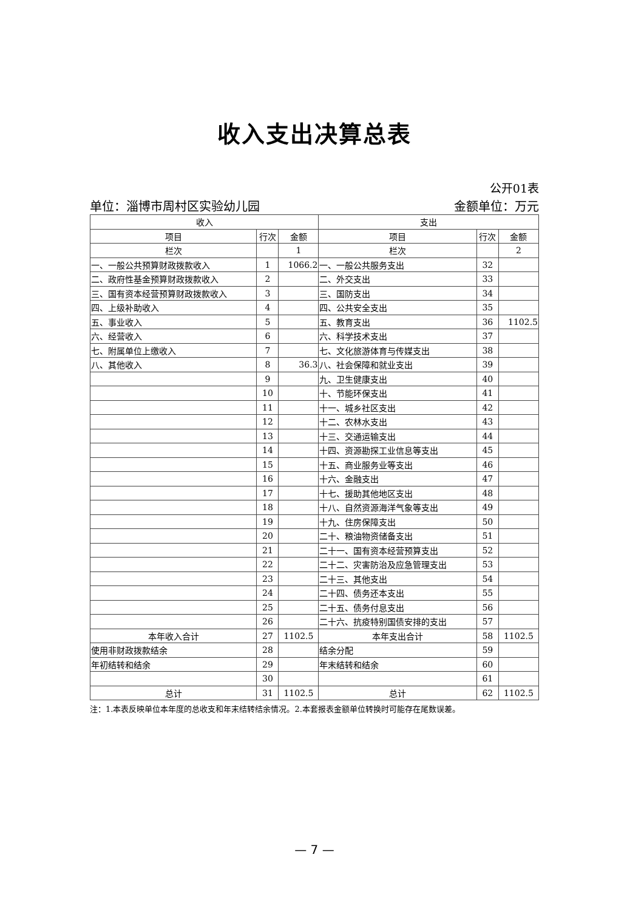收入支出决算总表
公开01表
单位：淄博市周村区实验幼儿园 金额单位：万元
| 收入 | | | 支出 | | |
| 项目 | 行次 | 金额 | 项目 | 行次 | 金额 |
| 栏次 | | 1 | 栏次 | | 2 |
| 一、一般公共预算财政拨款收入 | 1 | 1066.2 | 一、一般公共服务支出 | 32 | |
| 二、政府性基金预算财政拨款收入 | 2 | | 二、外交支出 | 33 | |
| 三、国有资本经营预算财政拨款收入 | 3 | | 三、国防支出 | 34 | |
| 四、上级补助收入 | 4 | | 四、公共安全支出 | 35 | |
| 五、事业收入 | 5 | | 五、教育支出 | 36 | 1102.5 |
| 六、经营收入 | 6 | | 六、科学技术支出 | 37 | |
| 七、附属单位上缴收入 | 7 | | 七、文化旅游体育与传媒支出 | 38 | |
| 八、其他收入 | 8 | 36.3 | 八、社会保障和就业支出 | 39 | |
| | 9 | | 九、卫生健康支出 | 40 | |
| | 10 | | 十、节能环保支出 | 41 | |
| | 11 | | 十一、城乡社区支出 | 42 | |
| | 12 | | 十二、农林水支出 | 43 | |
| | 13 | | 十三、交通运输支出 | 44 | |
| | 14 | | 十四、资源勘探工业信息等支出 | 45 | |
| | 15 | | 十五、商业服务业等支出 | 46 | |
| | 16 | | 十六、金融支出 | 47 | |
| | 17 | | 十七、援助其他地区支出 | 48 | |
| | 18 | | 十八、自然资源海洋气象等支出 | 49 | |
| | 19 | | 十九、住房保障支出 | 50 | |
| | 20 | | 二十、粮油物资储备支出 | 51 | |
| | 21 | | 二十一、国有资本经营预算支出 | 52 | |
| | 22 | | 二十二、灾害防治及应急管理支出 | 53 | |
| | 23 | | 二十三、其他支出 | 54 | |
| | 24 | | 二十四、债务还本支出 | 55 | |
| | 25 | | 二十五、债务付息支出 | 56 | |
| | 26 | | 二十六、抗疫特别国债安排的支出 | 57 | |
| 本年收入合计 | 27 | 1102.5 | 本年支出合计 | 58 | 1102.5 |
| 使用非财政拨款结余 | 28 | | 结余分配 | 59 | |
| 年初结转和结余 | 29 | | 年末结转和结余 | 60 | |
| | 30 | | | 61 | |
| 总计 | 31 | 1102.5 | 总计 | 62 | 1102.5 |
注：1.本表反映单位本年度的总收支和年末结转结余情况。2.本套报表金额单位转换时可能存在尾数误差。
— 7 —